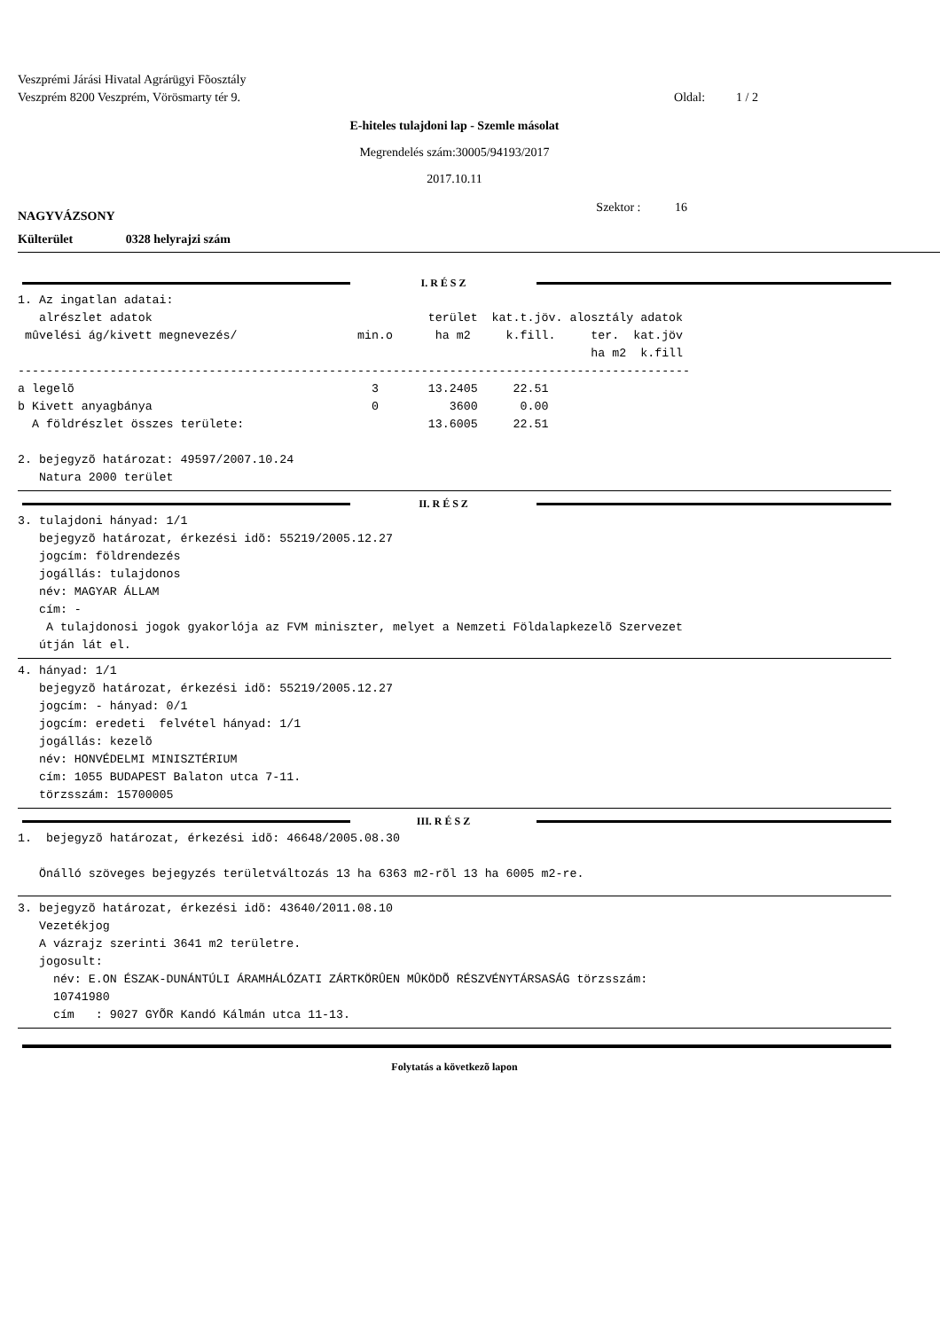Veszprémi Járási Hivatal Agrárügyi Fõosztály
Veszprém 8200 Veszprém, Vörösmarty tér 9. Oldal: 1 / 2
E-hiteles tulajdoni lap - Szemle másolat
Megrendelés szám:30005/94193/2017
2017.10.11
NAGYVÁZSONY Szektor : 16
Külterület 0328 helyrajzi szám
I. R É S Z
1. Az ingatlan adatai:
   alrészlet adatok                                       terület  kat.t.jöv. alosztály adatok
 mûvelési ág/kivett megnevezés/                 min.o      ha m2     k.fill.     ter.  kat.jöv
                                                                                 ha m2  k.fill
-----------------------------------------------------------------------------------------------
a legelõ                                          3       13.2405     22.51
b Kivett anyagbánya                               0          3600      0.00
  A földrészlet összes területe:                          13.6005     22.51

2. bejegyzõ határozat: 49597/2007.10.24
   Natura 2000 terület
II. R É S Z
3. tulajdoni hányad: 1/1
   bejegyzõ határozat, érkezési idõ: 55219/2005.12.27
   jogcím: földrendezés
   jogállás: tulajdonos
   név: MAGYAR ÁLLAM
   cím: -
    A tulajdonosi jogok gyakorlója az FVM miniszter, melyet a Nemzeti Földalapkezelõ Szervezet
   útján lát el.
4. hányad: 1/1
   bejegyzõ határozat, érkezési idõ: 55219/2005.12.27
   jogcím: - hányad: 0/1
   jogcím: eredeti  felvétel hányad: 1/1
   jogállás: kezelõ
   név: HONVÉDELMI MINISZTÉRIUM
   cím: 1055 BUDAPEST Balaton utca 7-11.
   törzsszám: 15700005
III. R É S Z
1.  bejegyzõ határozat, érkezési idõ: 46648/2005.08.30

   Önálló szöveges bejegyzés területváltozás 13 ha 6363 m2-rõl 13 ha 6005 m2-re.
3. bejegyzõ határozat, érkezési idõ: 43640/2011.08.10
   Vezetékjog
   A vázrajz szerinti 3641 m2 területre.
   jogosult:
     név: E.ON ÉSZAK-DUNÁNTÚLI ÁRAMHÁLÓZATI ZÁRTKÖRÛEN MÛKÖDÕ RÉSZVÉNYTÁRSASÁG törzsszám:
     10741980
     cím   : 9027 GYÕR Kandó Kálmán utca 11-13.
Folytatás a következõ lapon